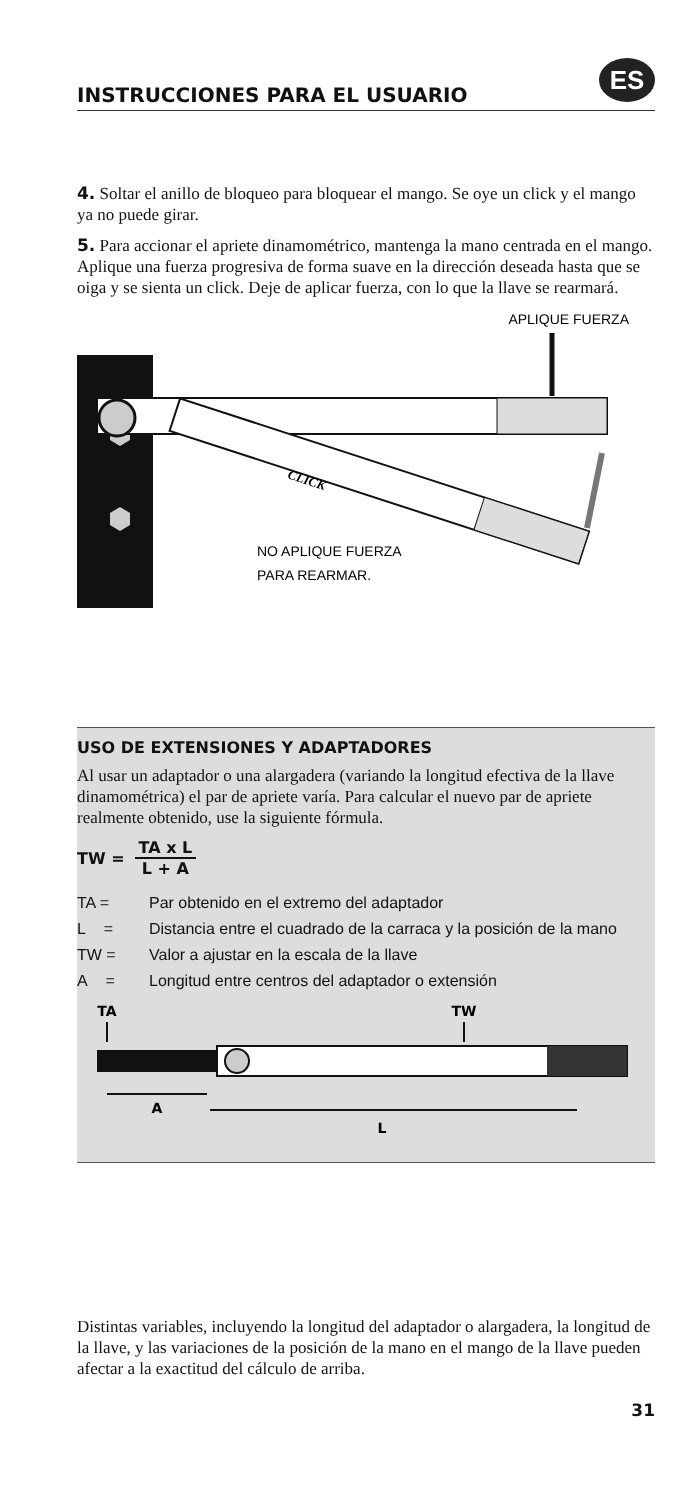INSTRUCCIONES PARA EL USUARIO
ES
4. Soltar el anillo de bloqueo para bloquear el mango. Se oye un click y el mango ya no puede girar.
5. Para accionar el apriete dinamométrico, mantenga la mano centrada en el mango. Aplique una fuerza progresiva de forma suave en la dirección deseada hasta que se oiga y se sienta un click. Deje de aplicar fuerza, con lo que la llave se rearmará.
APLIQUE FUERZA
CLICK
NO APLIQUE FUERZA
PARA REARMAR.
USO DE EXTENSIONES Y ADAPTADORES
Al usar un adaptador o una alargadera (variando la longitud efectiva de la llave dinamométrica) el par de apriete varía. Para calcular el nuevo par de apriete realmente obtenido, use la siguiente fórmula.
TW = TA x L L + A
TA = Par obtenido en el extremo del adaptador
L = Distancia entre el cuadrado de la carraca y la posición de la mano
TW = Valor a ajustar en la escala de la llave
A = Longitud entre centros del adaptador o extensión
TA
TW
A
L
Distintas variables, incluyendo la longitud del adaptador o alargadera, la longitud de la llave, y las variaciones de la posición de la mano en el mango de la llave pueden afectar a la exactitud del cálculo de arriba.
31